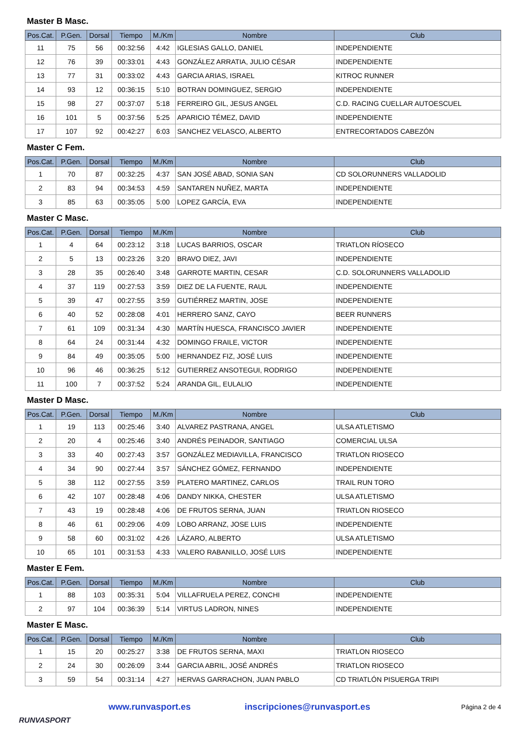Master B Masc.
| Pos.Cat. | P.Gen. | Dorsal | Tiempo | M./Km | Nombre | Club |
| --- | --- | --- | --- | --- | --- | --- |
| 11 | 75 | 56 | 00:32:56 | 4:42 | IGLESIAS GALLO, DANIEL | INDEPENDIENTE |
| 12 | 76 | 39 | 00:33:01 | 4:43 | GONZÁLEZ ARRATIA, JULIO CÉSAR | INDEPENDIENTE |
| 13 | 77 | 31 | 00:33:02 | 4:43 | GARCIA ARIAS, ISRAEL | KITROC RUNNER |
| 14 | 93 | 12 | 00:36:15 | 5:10 | BOTRAN DOMINGUEZ, SERGIO | INDEPENDIENTE |
| 15 | 98 | 27 | 00:37:07 | 5:18 | FERREIRO GIL, JESUS ANGEL | C.D. RACING CUELLAR AUTOESCUEL |
| 16 | 101 | 5 | 00:37:56 | 5:25 | APARICIO TÉMEZ, DAVID | INDEPENDIENTE |
| 17 | 107 | 92 | 00:42:27 | 6:03 | SANCHEZ VELASCO, ALBERTO | ENTRECORTADOS CABEZÓN |
Master C Fem.
| Pos.Cat. | P.Gen. | Dorsal | Tiempo | M./Km | Nombre | Club |
| --- | --- | --- | --- | --- | --- | --- |
| 1 | 70 | 87 | 00:32:25 | 4:37 | SAN JOSÉ ABAD, SONIA SAN | CD SOLORUNNERS VALLADOLID |
| 2 | 83 | 94 | 00:34:53 | 4:59 | SANTAREN NUÑEZ, MARTA | INDEPENDIENTE |
| 3 | 85 | 63 | 00:35:05 | 5:00 | LOPEZ GARCÍA, EVA | INDEPENDIENTE |
Master C Masc.
| Pos.Cat. | P.Gen. | Dorsal | Tiempo | M./Km | Nombre | Club |
| --- | --- | --- | --- | --- | --- | --- |
| 1 | 4 | 64 | 00:23:12 | 3:18 | LUCAS BARRIOS, OSCAR | TRIATLON RÍOSECO |
| 2 | 5 | 13 | 00:23:26 | 3:20 | BRAVO DIEZ, JAVI | INDEPENDIENTE |
| 3 | 28 | 35 | 00:26:40 | 3:48 | GARROTE MARTIN, CESAR | C.D. SOLORUNNERS VALLADOLID |
| 4 | 37 | 119 | 00:27:53 | 3:59 | DIEZ DE LA FUENTE, RAUL | INDEPENDIENTE |
| 5 | 39 | 47 | 00:27:55 | 3:59 | GUTIÉRREZ MARTIN, JOSE | INDEPENDIENTE |
| 6 | 40 | 52 | 00:28:08 | 4:01 | HERRERO SANZ, CAYO | BEER RUNNERS |
| 7 | 61 | 109 | 00:31:34 | 4:30 | MARTÍN HUESCA, FRANCISCO JAVIER | INDEPENDIENTE |
| 8 | 64 | 24 | 00:31:44 | 4:32 | DOMINGO FRAILE, VICTOR | INDEPENDIENTE |
| 9 | 84 | 49 | 00:35:05 | 5:00 | HERNANDEZ FIZ, JOSÉ LUIS | INDEPENDIENTE |
| 10 | 96 | 46 | 00:36:25 | 5:12 | GUTIERREZ ANSOTEGUI, RODRIGO | INDEPENDIENTE |
| 11 | 100 | 7 | 00:37:52 | 5:24 | ARANDA GIL, EULALIO | INDEPENDIENTE |
Master D Masc.
| Pos.Cat. | P.Gen. | Dorsal | Tiempo | M./Km | Nombre | Club |
| --- | --- | --- | --- | --- | --- | --- |
| 1 | 19 | 113 | 00:25:46 | 3:40 | ALVAREZ PASTRANA, ANGEL | ULSA ATLETISMO |
| 2 | 20 | 4 | 00:25:46 | 3:40 | ANDRÉS PEINADOR, SANTIAGO | COMERCIAL ULSA |
| 3 | 33 | 40 | 00:27:43 | 3:57 | GONZÁLEZ MEDIAVILLA, FRANCISCO | TRIATLON RIOSECO |
| 4 | 34 | 90 | 00:27:44 | 3:57 | SÁNCHEZ GÓMEZ, FERNANDO | INDEPENDIENTE |
| 5 | 38 | 112 | 00:27:55 | 3:59 | PLATERO MARTINEZ, CARLOS | TRAIL RUN TORO |
| 6 | 42 | 107 | 00:28:48 | 4:06 | DANDY NIKKA, CHESTER | ULSA ATLETISMO |
| 7 | 43 | 19 | 00:28:48 | 4:06 | DE FRUTOS SERNA, JUAN | TRIATLON RIOSECO |
| 8 | 46 | 61 | 00:29:06 | 4:09 | LOBO ARRANZ, JOSE LUIS | INDEPENDIENTE |
| 9 | 58 | 60 | 00:31:02 | 4:26 | LÁZARO, ALBERTO | ULSA ATLETISMO |
| 10 | 65 | 101 | 00:31:53 | 4:33 | VALERO RABANILLO, JOSÉ LUIS | INDEPENDIENTE |
Master E Fem.
| Pos.Cat. | P.Gen. | Dorsal | Tiempo | M./Km | Nombre | Club |
| --- | --- | --- | --- | --- | --- | --- |
| 1 | 88 | 103 | 00:35:31 | 5:04 | VILLAFRUELA PEREZ, CONCHI | INDEPENDIENTE |
| 2 | 97 | 104 | 00:36:39 | 5:14 | VIRTUS LADRON, NINES | INDEPENDIENTE |
Master E Masc.
| Pos.Cat. | P.Gen. | Dorsal | Tiempo | M./Km | Nombre | Club |
| --- | --- | --- | --- | --- | --- | --- |
| 1 | 15 | 20 | 00:25:27 | 3:38 | DE FRUTOS SERNA, MAXI | TRIATLON RIOSECO |
| 2 | 24 | 30 | 00:26:09 | 3:44 | GARCIA ABRIL, JOSÉ ANDRÉS | TRIATLON RIOSECO |
| 3 | 59 | 54 | 00:31:14 | 4:27 | HERVAS GARRACHON, JUAN PABLO | CD TRIATLÓN PISUERGA TRIPI |
RUNVASPORT
www.runvasport.es inscripciones@runvasport.es
Página 2 de 4